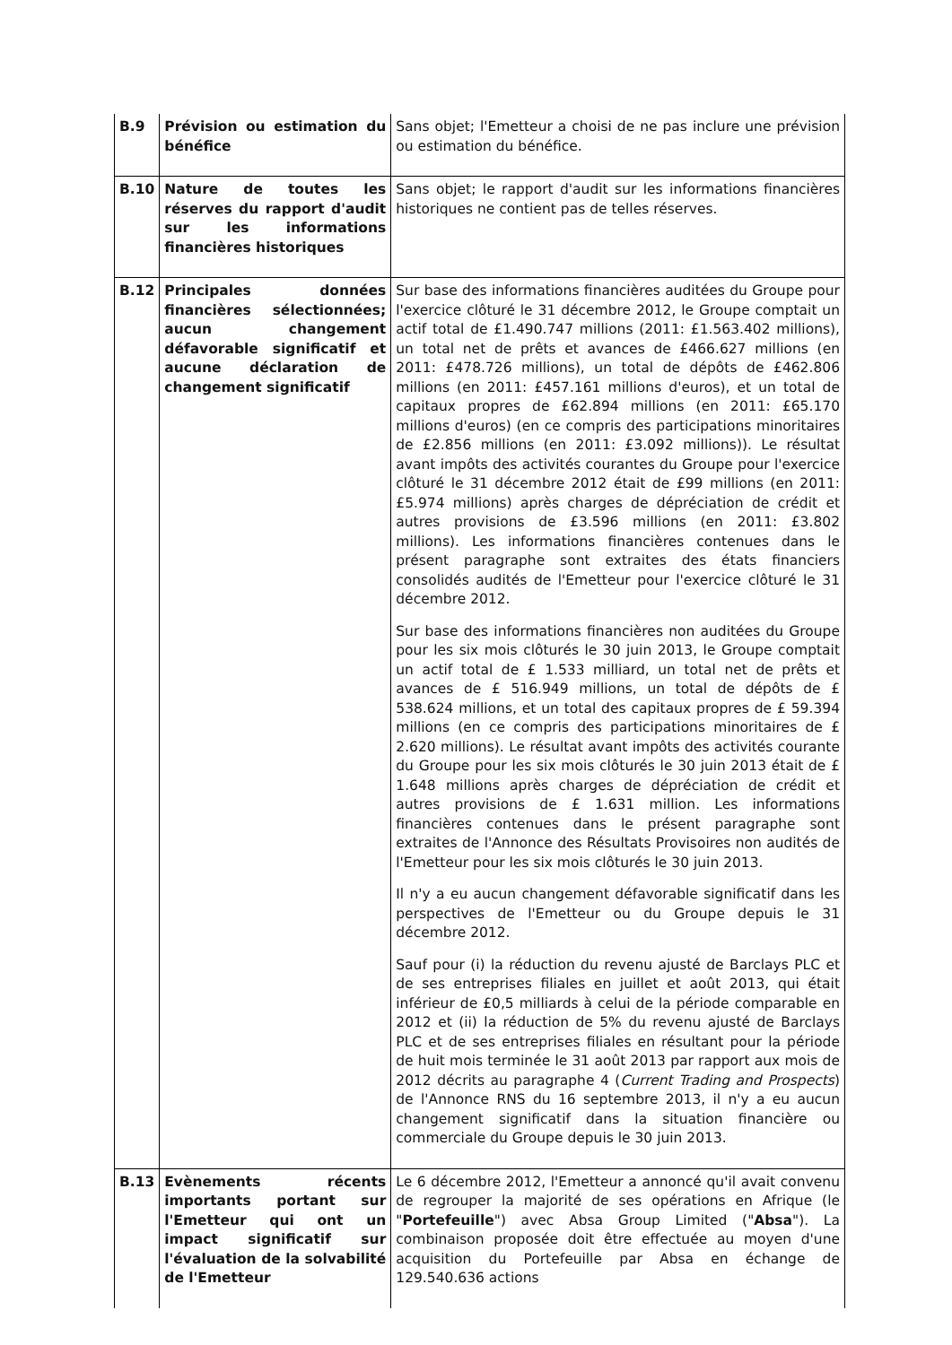| B.9 | Prévision ou estimation du bénéfice | Sans objet; l'Emetteur a choisi de ne pas inclure une prévision ou estimation du bénéfice. |
| B.10 | Nature de toutes les réserves du rapport d'audit sur les informations financières historiques | Sans objet; le rapport d'audit sur les informations financières historiques ne contient pas de telles réserves. |
| B.12 | Principales données financières sélectionnées; aucun changement défavorable significatif et aucune déclaration de changement significatif | Sur base des informations financières auditées du Groupe pour l'exercice clôturé le 31 décembre 2012, le Groupe comptait un actif total de £1.490.747 millions (2011: £1.563.402 millions), un total net de prêts et avances de £466.627 millions (en 2011: £478.726 millions), un total de dépôts de £462.806 millions (en 2011: £457.161 millions d'euros), et un total de capitaux propres de £62.894 millions (en 2011: £65.170 millions d'euros) (en ce compris des participations minoritaires de £2.856 millions (en 2011: £3.092 millions)). Le résultat avant impôts des activités courantes du Groupe pour l'exercice clôturé le 31 décembre 2012 était de £99 millions (en 2011: £5.974 millions) après charges de dépréciation de crédit et autres provisions de £3.596 millions (en 2011: £3.802 millions). Les informations financières contenues dans le présent paragraphe sont extraites des états financiers consolidés audités de l'Emetteur pour l'exercice clôturé le 31 décembre 2012. Sur base des informations financières non auditées du Groupe pour les six mois clôturés le 30 juin 2013, le Groupe comptait un actif total de £ 1.533 milliard, un total net de prêts et avances de £ 516.949 millions, un total de dépôts de £ 538.624 millions, et un total des capitaux propres de £ 59.394 millions (en ce compris des participations minoritaires de £ 2.620 millions). Le résultat avant impôts des activités courante du Groupe pour les six mois clôturés le 30 juin 2013 était de £ 1.648 millions après charges de dépréciation de crédit et autres provisions de £ 1.631 million. Les informations financières contenues dans le présent paragraphe sont extraites de l'Annonce des Résultats Provisoires non audités de l'Emetteur pour les six mois clôturés le 30 juin 2013. Il n'y a eu aucun changement défavorable significatif dans les perspectives de l'Emetteur ou du Groupe depuis le 31 décembre 2012. Sauf pour (i) la réduction du revenu ajusté de Barclays PLC et de ses entreprises filiales en juillet et août 2013, qui était inférieur de £0,5 milliards à celui de la période comparable en 2012 et (ii) la réduction de 5% du revenu ajusté de Barclays PLC et de ses entreprises filiales en résultant pour la période de huit mois terminée le 31 août 2013 par rapport aux mois de 2012 décrits au paragraphe 4 ( Current Trading and Prospects ) de l'Annonce RNS du 16 septembre 2013, il n'y a eu aucun changement significatif dans la situation financière ou commerciale du Groupe depuis le 30 juin 2013. |
| B.13 | Evènements récents importants portant sur l'Emetteur qui ont un impact significatif sur l'évaluation de la solvabilité de l'Emetteur | Le 6 décembre 2012, l'Emetteur a annoncé qu'il avait convenu de regrouper la majorité de ses opérations en Afrique (le " Portefeuille ") avec Absa Group Limited (" Absa "). La combinaison proposée doit être effectuée au moyen d'une acquisition du Portefeuille par Absa en échange de 129.540.636 actions |